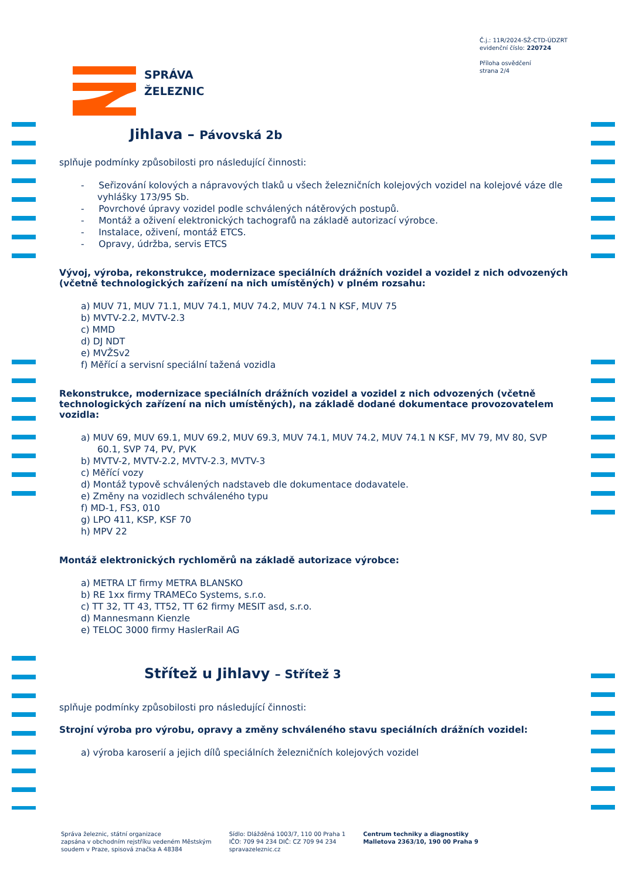Č.j.: 11R/2024-SŽ-CTD-ÚDZRT
evidenční číslo: 220724
Příloha osvědčení
strana 2/4
SPRÁVA
ŽELEZNIC
Jihlava – Pávovská 2b
splňuje podmínky způsobilosti pro následující činnosti:
- Seřizování kolových a nápravových tlaků u všech železničních kolejových vozidel na kolejové váze dle vyhlášky 173/95 Sb.
- Povrchové úpravy vozidel podle schválených nátěrových postupů.
- Montáž a oživení elektronických tachografů na základě autorizací výrobce.
- Instalace, oživení, montáž ETCS.
- Opravy, údržba, servis ETCS
Vývoj, výroba, rekonstrukce, modernizace speciálních drážních vozidel a vozidel z nich odvozených (včetně technologických zařízení na nich umístěných) v plném rozsahu:
a) MUV 71, MUV 71.1, MUV 74.1, MUV 74.2, MUV 74.1 N KSF, MUV 75
b) MVTV-2.2, MVTV-2.3
c) MMD
d) DJ NDT
e) MVŽSv2
f) Měřící a servisní speciální tažená vozidla
Rekonstrukce, modernizace speciálních drážních vozidel a vozidel z nich odvozených (včetně technologických zařízení na nich umístěných), na základě dodané dokumentace provozovatelem vozidla:
a) MUV 69, MUV 69.1, MUV 69.2, MUV 69.3, MUV 74.1, MUV 74.2, MUV 74.1 N KSF, MV 79, MV 80, SVP 60.1, SVP 74, PV, PVK
b) MVTV-2, MVTV-2.2, MVTV-2.3, MVTV-3
c) Měřící vozy
d) Montáž typově schválených nadstaveb dle dokumentace dodavatele.
e) Změny na vozidlech schváleného typu
f) MD-1, FS3, 010
g) LPO 411, KSP, KSF 70
h) MPV 22
Montáž elektronických rychloměrů na základě autorizace výrobce:
a) METRA LT firmy METRA BLANSKO
b) RE 1xx firmy TRAMECo Systems, s.r.o.
c) TT 32, TT 43, TT52, TT 62 firmy MESIT asd, s.r.o.
d) Mannesmann Kienzle
e) TELOC 3000 firmy HaslerRail AG
Střítež u Jihlavy – Střítež 3
splňuje podmínky způsobilosti pro následující činnosti:
Strojní výroba pro výrobu, opravy a změny schváleného stavu speciálních drážních vozidel:
a) výroba karoserií a jejich dílů speciálních železničních kolejových vozidel
Správa železnic, státní organizace
zapsána v obchodním rejstříku vedeném Městským
soudem v Praze, spisová značka A 48384
Sídlo: Dlážděná 1003/7, 110 00 Praha 1
IČO: 709 94 234 DIČ: CZ 709 94 234
spravazeleznic.cz
Centrum techniky a diagnostiky
Malletova 2363/10, 190 00 Praha 9